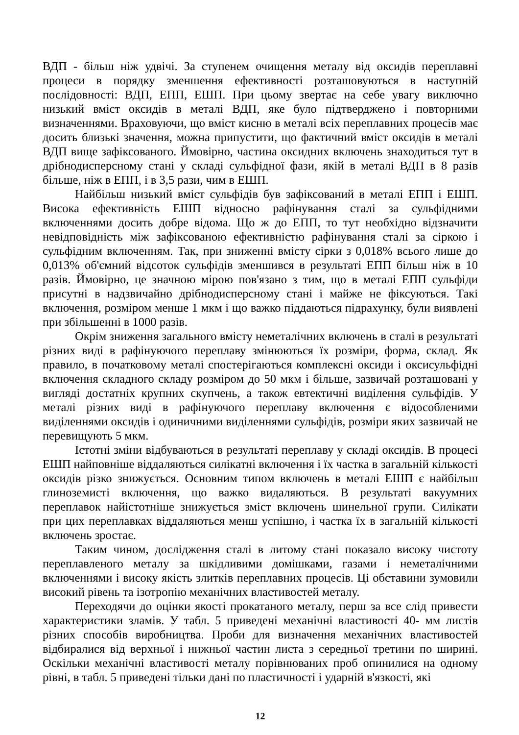ВДП - більш ніж удвічі. За ступенем очищення металу від оксидів переплавні процеси в порядку зменшення ефективності розташовуються в наступній послідовності: ВДП, ЕПП, ЕШП. При цьому звертає на себе увагу виключно низький вміст оксидів в металі ВДП, яке було підтверджено і повторними визначеннями. Враховуючи, що вміст кисню в металі всіх переплавних процесів має досить близькі значення, можна припустити, що фактичний вміст оксидів в металі ВДП вище зафіксованого. Ймовірно, частина оксидних включень знаходиться тут в дрібнодисперсному стані у складі сульфідної фази, якій в металі ВДП в 8 разів більше, ніж в ЕПП, і в 3,5 рази, чим в ЕШП.
Найбільш низький вміст сульфідів був зафіксований в металі ЕПП і ЕШП. Висока ефективність ЕШП відносно рафінування сталі за сульфідними включеннями досить добре відома. Що ж до ЕПП, то тут необхідно відзначити невідповідність між зафіксованою ефективністю рафінування сталі за сіркою і сульфідним включенням. Так, при зниженні вмісту сірки з 0,018% всього лише до 0,013% об'ємний відсоток сульфідів зменшився в результаті ЕПП більш ніж в 10 разів. Ймовірно, це значною мірою пов'язано з тим, що в металі ЕПП сульфіди присутні в надзвичайно дрібнодисперсному стані і майже не фіксуються. Такі включення, розміром менше 1 мкм і що важко піддаються підрахунку, були виявлені при збільшенні в 1000 разів.
Окрім зниження загального вмісту неметалічних включень в сталі в результаті різних виді в рафінуючого переплаву змінюються їх розміри, форма, склад. Як правило, в початковому металі спостерігаються комплексні оксиди і оксисульфідні включення складного складу розміром до 50 мкм і більше, зазвичай розташовані у вигляді достатніх крупних скупчень, а також евтектичні виділення сульфідів. У металі різних виді в рафінуючого переплаву включення є відособленими виділеннями оксидів і одиничними виділеннями сульфідів, розміри яких зазвичай не перевищують 5 мкм.
Істотні зміни відбуваються в результаті переплаву у складі оксидів. В процесі ЕШП найповніше віддаляються силікатні включення і їх частка в загальній кількості оксидів різко знижується. Основним типом включень в металі ЕШП є найбільш глиноземисті включення, що важко видаляються. В результаті вакуумних переплавок найістотніше знижується зміст включень шинельної групи. Силікати при цих переплавках віддаляються менш успішно, і частка їх в загальній кількості включень зростає.
Таким чином, дослідження сталі в литому стані показало високу чистоту переплавленого металу за шкідливими домішками, газами і неметалічними включеннями і високу якість злитків переплавних процесів. Ці обставини зумовили високий рівень та ізотропію механічних властивостей металу.
Переходячи до оцінки якості прокатаного металу, перш за все слід привести характеристики зламів. У табл. 5 приведені механічні властивості 40- мм листів різних способів виробництва. Проби для визначення механічних властивостей відбиралися від верхньої і нижньої частин листа з середньої третини по ширині. Оскільки механічні властивості металу порівнюваних проб опинилися на одному рівні, в табл. 5 приведені тільки дані по пластичності і ударній в'язкості, які
12